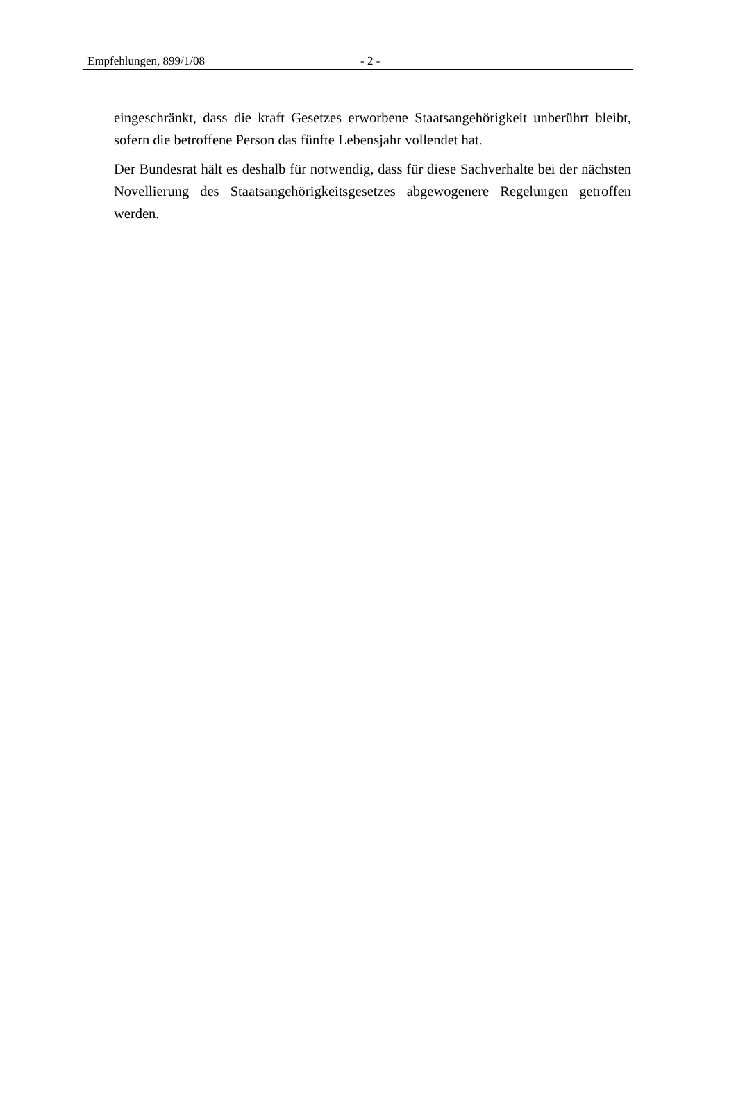Empfehlungen, 899/1/08 - 2 -
eingeschränkt, dass die kraft Gesetzes erworbene Staatsangehörigkeit unberührt bleibt, sofern die betroffene Person das fünfte Lebensjahr vollendet hat.
Der Bundesrat hält es deshalb für notwendig, dass für diese Sachverhalte bei der nächsten Novellierung des Staatsangehörigkeitsgesetzes abgewogenere Regelungen getroffen werden.